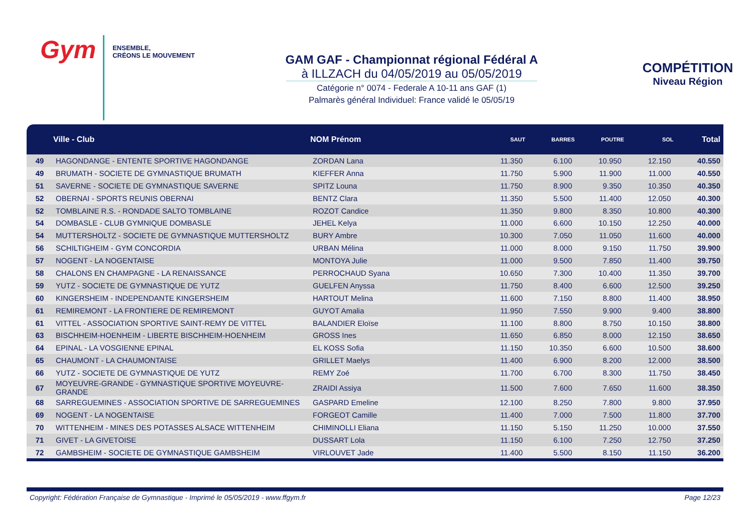Gym
ENSEMBLE,
CRÉONS LE MOUVEMENT
GAM GAF - Championnat régional Fédéral A
à ILLZACH du 04/05/2019 au 05/05/2019
Catégorie n° 0074 - Federale A 10-11 ans GAF (1)
Palmarès général Individuel: France validé le 05/05/19
COMPÉTITION
Niveau Région
| | Ville - Club | NOM Prénom | SAUT | BARRES | POUTRE | SOL | Total |
| --- | --- | --- | --- | --- | --- | --- | --- |
| 49 | HAGONDANGE - ENTENTE SPORTIVE HAGONDANGE | ZORDAN Lana | 11.350 | 6.100 | 10.950 | 12.150 | 40.550 |
| 49 | BRUMATH - SOCIETE DE GYMNASTIQUE BRUMATH | KIEFFER Anna | 11.750 | 5.900 | 11.900 | 11.000 | 40.550 |
| 51 | SAVERNE - SOCIETE DE GYMNASTIQUE SAVERNE | SPITZ Louna | 11.750 | 8.900 | 9.350 | 10.350 | 40.350 |
| 52 | OBERNAI - SPORTS REUNIS OBERNAI | BENTZ Clara | 11.350 | 5.500 | 11.400 | 12.050 | 40.300 |
| 52 | TOMBLAINE R.S. - RONDADE SALTO TOMBLAINE | ROZOT Candice | 11.350 | 9.800 | 8.350 | 10.800 | 40.300 |
| 54 | DOMBASLE - CLUB GYMNIQUE DOMBASLE | JEHEL Kelya | 11.000 | 6.600 | 10.150 | 12.250 | 40.000 |
| 54 | MUTTERSHOLTZ - SOCIETE DE GYMNASTIQUE MUTTERSHOLTZ | BURY Ambre | 10.300 | 7.050 | 11.050 | 11.600 | 40.000 |
| 56 | SCHILTIGHEIM - GYM CONCORDIA | URBAN Mélina | 11.000 | 8.000 | 9.150 | 11.750 | 39.900 |
| 57 | NOGENT - LA NOGENTAISE | MONTOYA Julie | 11.000 | 9.500 | 7.850 | 11.400 | 39.750 |
| 58 | CHALONS EN CHAMPAGNE - LA RENAISSANCE | PERROCHAUD Syana | 10.650 | 7.300 | 10.400 | 11.350 | 39.700 |
| 59 | YUTZ - SOCIETE DE GYMNASTIQUE DE YUTZ | GUELFEN Anyssa | 11.750 | 8.400 | 6.600 | 12.500 | 39.250 |
| 60 | KINGERSHEIM - INDEPENDANTE KINGERSHEIM | HARTOUT Melina | 11.600 | 7.150 | 8.800 | 11.400 | 38.950 |
| 61 | REMIREMONT - LA FRONTIERE DE REMIREMONT | GUYOT Amalia | 11.950 | 7.550 | 9.900 | 9.400 | 38.800 |
| 61 | VITTEL - ASSOCIATION SPORTIVE SAINT-REMY DE VITTEL | BALANDIER Eloïse | 11.100 | 8.800 | 8.750 | 10.150 | 38.800 |
| 63 | BISCHHEIM-HOENHEIM - LIBERTE BISCHHEIM-HOENHEIM | GROSS Ines | 11.650 | 6.850 | 8.000 | 12.150 | 38.650 |
| 64 | EPINAL - LA VOSGIENNE EPINAL | EL KOSS Sofia | 11.150 | 10.350 | 6.600 | 10.500 | 38.600 |
| 65 | CHAUMONT - LA CHAUMONTAISE | GRILLET Maelys | 11.400 | 6.900 | 8.200 | 12.000 | 38.500 |
| 66 | YUTZ - SOCIETE DE GYMNASTIQUE DE YUTZ | REMY Zoé | 11.700 | 6.700 | 8.300 | 11.750 | 38.450 |
| 67 | MOYEUVRE-GRANDE - GYMNASTIQUE SPORTIVE MOYEUVRE-GRANDE | ZRAIDI Assiya | 11.500 | 7.600 | 7.650 | 11.600 | 38.350 |
| 68 | SARREGUEMINES - ASSOCIATION SPORTIVE DE SARREGUEMINES | GASPARD Emeline | 12.100 | 8.250 | 7.800 | 9.800 | 37.950 |
| 69 | NOGENT - LA NOGENTAISE | FORGEOT Camille | 11.400 | 7.000 | 7.500 | 11.800 | 37.700 |
| 70 | WITTENHEIM - MINES DES POTASSES ALSACE WITTENHEIM | CHIMINOLLI Eliana | 11.150 | 5.150 | 11.250 | 10.000 | 37.550 |
| 71 | GIVET - LA GIVETOISE | DUSSART Lola | 11.150 | 6.100 | 7.250 | 12.750 | 37.250 |
| 72 | GAMBSHEIM - SOCIETE DE GYMNASTIQUE GAMBSHEIM | VIRLOUVET Jade | 11.400 | 5.500 | 8.150 | 11.150 | 36.200 |
Copyright: Fédération Française de Gymnastique - Imprimé le 05/05/2019 - www.ffgym.fr Page 12/23